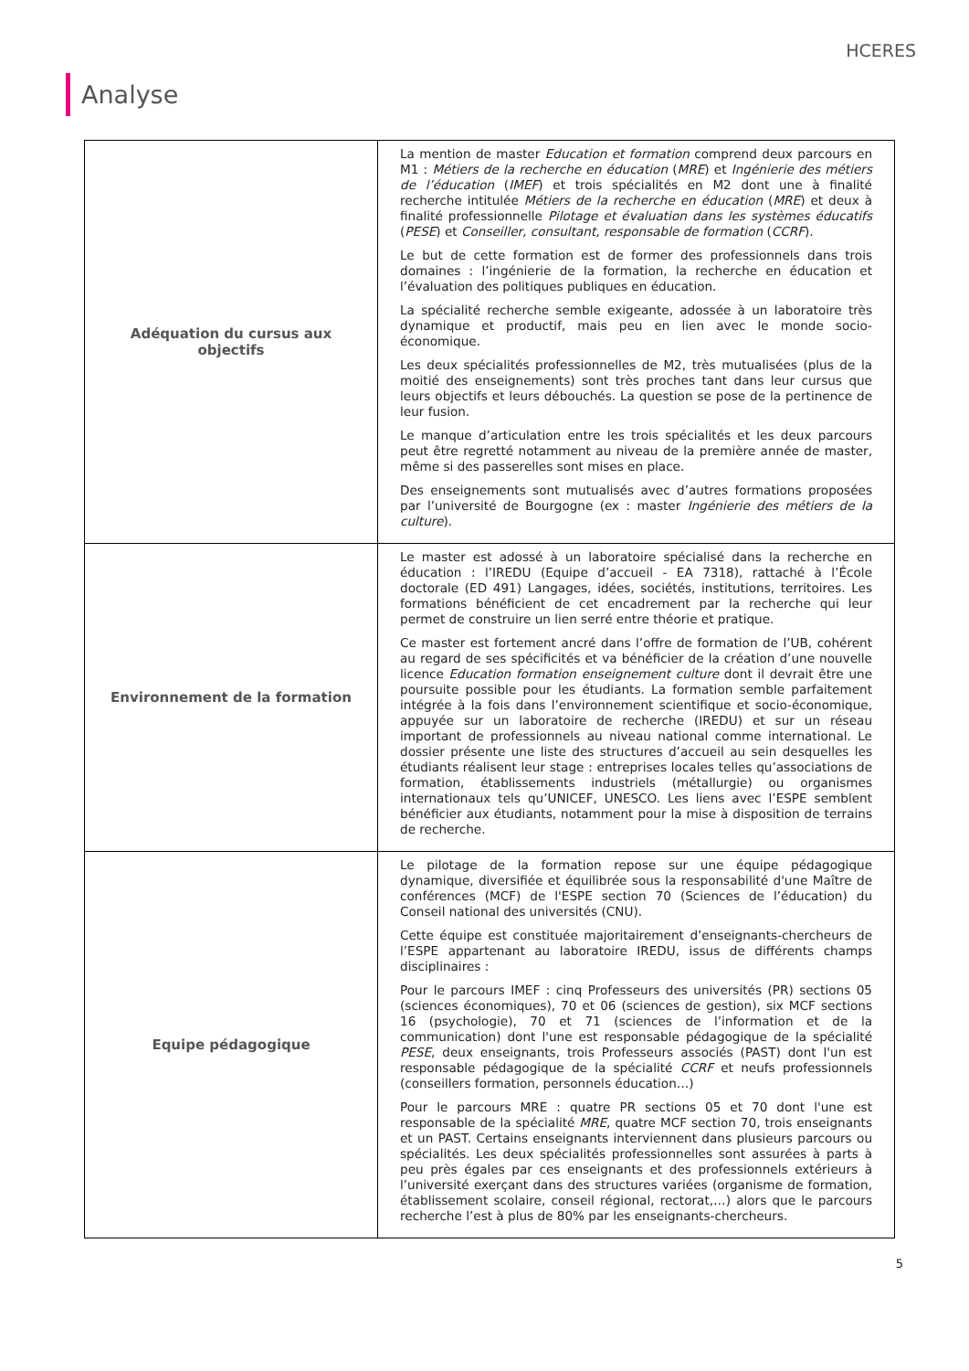HCERES
Analyse
| Adéquation du cursus aux objectifs | La mention de master Education et formation comprend deux parcours en M1 : Métiers de la recherche en éducation ( MRE ) et Ingénierie des métiers de l’éducation ( IMEF ) et trois spécialités en M2 dont une à finalité recherche intitulée Métiers de la recherche en éducation ( MRE ) et deux à finalité professionnelle Pilotage et évaluation dans les systèmes éducatifs ( PESE ) et Conseiller, consultant, responsable de formation ( CCRF ). Le but de cette formation est de former des professionnels dans trois domaines : l’ingénierie de la formation, la recherche en éducation et l’évaluation des politiques publiques en éducation. La spécialité recherche semble exigeante, adossée à un laboratoire très dynamique et productif, mais peu en lien avec le monde socio-économique. Les deux spécialités professionnelles de M2, très mutualisées (plus de la moitié des enseignements) sont très proches tant dans leur cursus que leurs objectifs et leurs débouchés. La question se pose de la pertinence de leur fusion. Le manque d’articulation entre les trois spécialités et les deux parcours peut être regretté notamment au niveau de la première année de master, même si des passerelles sont mises en place. Des enseignements sont mutualisés avec d’autres formations proposées par l’université de Bourgogne (ex : master Ingénierie des métiers de la culture ). |
| Environnement de la formation | Le master est adossé à un laboratoire spécialisé dans la recherche en éducation : l’IREDU (Equipe d’accueil - EA 7318), rattaché à l’École doctorale (ED 491) Langages, idées, sociétés, institutions, territoires. Les formations bénéficient de cet encadrement par la recherche qui leur permet de construire un lien serré entre théorie et pratique. Ce master est fortement ancré dans l’offre de formation de l’UB, cohérent au regard de ses spécificités et va bénéficier de la création d’une nouvelle licence Education formation enseignement culture dont il devrait être une poursuite possible pour les étudiants. La formation semble parfaitement intégrée à la fois dans l’environnement scientifique et socio-économique, appuyée sur un laboratoire de recherche (IREDU) et sur un réseau important de professionnels au niveau national comme international. Le dossier présente une liste des structures d’accueil au sein desquelles les étudiants réalisent leur stage : entreprises locales telles qu’associations de formation, établissements industriels (métallurgie) ou organismes internationaux tels qu’UNICEF, UNESCO. Les liens avec l’ESPE semblent bénéficier aux étudiants, notamment pour la mise à disposition de terrains de recherche. |
| Equipe pédagogique | Le pilotage de la formation repose sur une équipe pédagogique dynamique, diversifiée et équilibrée sous la responsabilité d'une Maître de conférences (MCF) de l'ESPE section 70 (Sciences de l’éducation) du Conseil national des universités (CNU). Cette équipe est constituée majoritairement d’enseignants-chercheurs de l’ESPE appartenant au laboratoire IREDU, issus de différents champs disciplinaires : Pour le parcours IMEF : cinq Professeurs des universités (PR) sections 05 (sciences économiques), 70 et 06 (sciences de gestion), six MCF sections 16 (psychologie), 70 et 71 (sciences de l’information et de la communication) dont l'une est responsable pédagogique de la spécialité PESE , deux enseignants, trois Professeurs associés (PAST) dont l'un est responsable pédagogique de la spécialité CCRF et neufs professionnels (conseillers formation, personnels éducation…) Pour le parcours MRE : quatre PR sections 05 et 70 dont l'une est responsable de la spécialité MRE , quatre MCF section 70, trois enseignants et un PAST. Certains enseignants interviennent dans plusieurs parcours ou spécialités. Les deux spécialités professionnelles sont assurées à parts à peu près égales par ces enseignants et des professionnels extérieurs à l’université exerçant dans des structures variées (organisme de formation, établissement scolaire, conseil régional, rectorat,…) alors que le parcours recherche l’est à plus de 80% par les enseignants-chercheurs. |
5